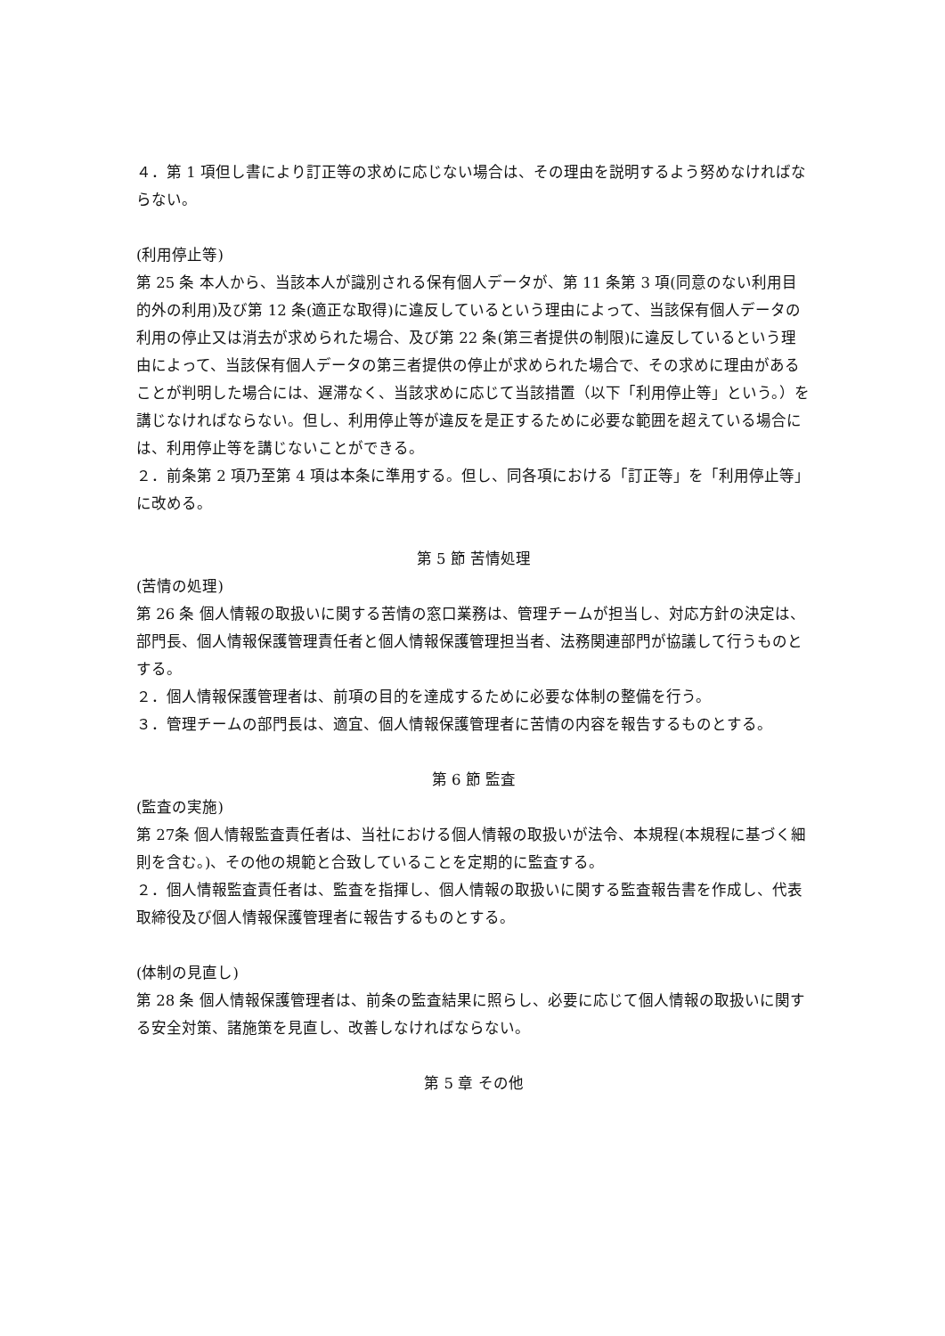４．第 1 項但し書により訂正等の求めに応じない場合は、その理由を説明するよう努めなければならない。
(利用停止等)
第 25 条 本人から、当該本人が識別される保有個人データが、第 11 条第 3 項(同意のない利用目的外の利用)及び第 12 条(適正な取得)に違反しているという理由によって、当該保有個人データの利用の停止又は消去が求められた場合、及び第 22 条(第三者提供の制限)に違反しているという理由によって、当該保有個人データの第三者提供の停止が求められた場合で、その求めに理由があることが判明した場合には、遅滞なく、当該求めに応じて当該措置（以下「利用停止等」という。）を講じなければならない。但し、利用停止等が違反を是正するために必要な範囲を超えている場合には、利用停止等を講じないことができる。
２．前条第 2 項乃至第 4 項は本条に準用する。但し、同各項における「訂正等」を「利用停止等」に改める。
第 5 節 苦情処理
(苦情の処理)
第 26 条 個人情報の取扱いに関する苦情の窓口業務は、管理チームが担当し、対応方針の決定は、部門長、個人情報保護管理責任者と個人情報保護管理担当者、法務関連部門が協議して行うものとする。
２．個人情報保護管理者は、前項の目的を達成するために必要な体制の整備を行う。
３．管理チームの部門長は、適宜、個人情報保護管理者に苦情の内容を報告するものとする。
第 6 節 監査
(監査の実施)
第 27条 個人情報監査責任者は、当社における個人情報の取扱いが法令、本規程(本規程に基づく細則を含む。)、その他の規範と合致していることを定期的に監査する。
２．個人情報監査責任者は、監査を指揮し、個人情報の取扱いに関する監査報告書を作成し、代表取締役及び個人情報保護管理者に報告するものとする。
(体制の見直し)
第 28 条 個人情報保護管理者は、前条の監査結果に照らし、必要に応じて個人情報の取扱いに関する安全対策、諸施策を見直し、改善しなければならない。
第 5 章 その他